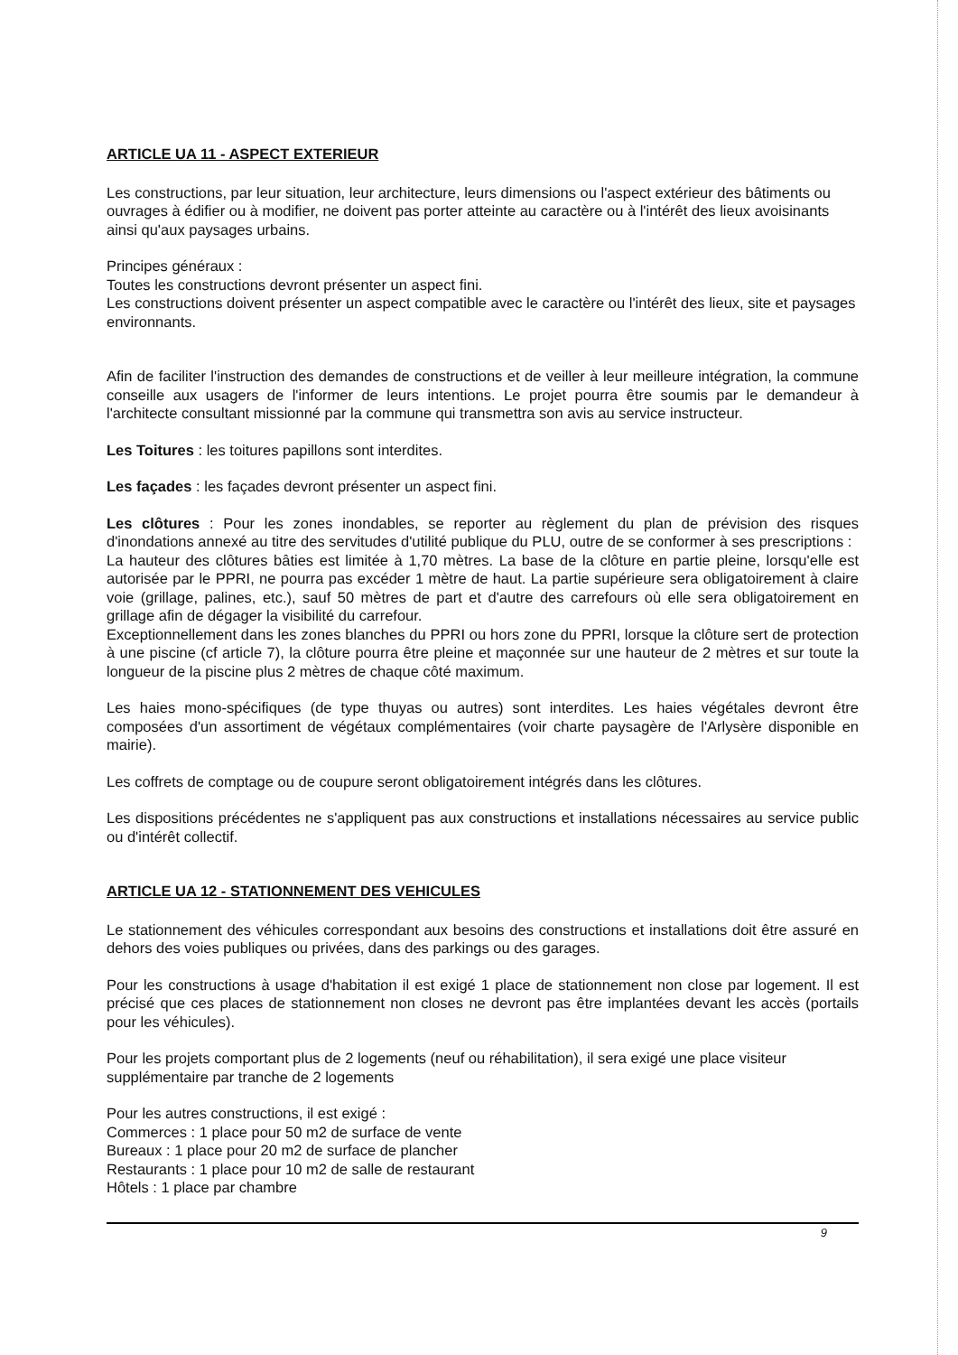ARTICLE UA 11 - ASPECT EXTERIEUR
Les constructions, par leur situation, leur architecture, leurs dimensions ou l'aspect extérieur des bâtiments ou ouvrages à édifier ou à modifier, ne doivent pas porter atteinte au caractère ou à l'intérêt des lieux avoisinants ainsi qu'aux paysages urbains.
Principes généraux :
Toutes les constructions devront présenter un aspect fini.
Les constructions doivent présenter un aspect compatible avec le caractère ou l'intérêt des lieux, site et paysages environnants.
Afin de faciliter l'instruction des demandes de constructions et de veiller à leur meilleure intégration, la commune conseille aux usagers de l'informer de leurs intentions. Le projet pourra être soumis par le demandeur à l'architecte consultant missionné par la commune qui transmettra son avis au service instructeur.
Les Toitures : les toitures papillons sont interdites.
Les façades : les façades devront présenter un aspect fini.
Les clôtures : Pour les zones inondables, se reporter au règlement du plan de prévision des risques d'inondations annexé au titre des servitudes d'utilité publique du PLU, outre de se conformer à ses prescriptions :
La hauteur des clôtures bâties est limitée à 1,70 mètres. La base de la clôture en partie pleine, lorsqu'elle est autorisée par le PPRI, ne pourra pas excéder 1 mètre de haut. La partie supérieure sera obligatoirement à claire voie (grillage, palines, etc.), sauf 50 mètres de part et d'autre des carrefours où elle sera obligatoirement en grillage afin de dégager la visibilité du carrefour.
Exceptionnellement dans les zones blanches du PPRI ou hors zone du PPRI, lorsque la clôture sert de protection à une piscine (cf article 7), la clôture pourra être pleine et maçonnée sur une hauteur de 2 mètres et sur toute la longueur de la piscine plus 2 mètres de chaque côté maximum.
Les haies mono-spécifiques (de type thuyas ou autres) sont interdites. Les haies végétales devront être composées d'un assortiment de végétaux complémentaires (voir charte paysagère de l'Arlysère disponible en mairie).
Les coffrets de comptage ou de coupure seront obligatoirement intégrés dans les clôtures.
Les dispositions précédentes ne s'appliquent pas aux constructions et installations nécessaires au service public ou d'intérêt collectif.
ARTICLE UA 12 - STATIONNEMENT DES VEHICULES
Le stationnement des véhicules correspondant aux besoins des constructions et installations doit être assuré en dehors des voies publiques ou privées, dans des parkings ou des garages.
Pour les constructions à usage d'habitation il est exigé 1 place de stationnement non close par logement. Il est précisé que ces places de stationnement non closes ne devront pas être implantées devant les accès (portails pour les véhicules).
Pour les projets comportant plus de 2 logements (neuf ou réhabilitation), il sera exigé une place visiteur supplémentaire par tranche de 2 logements
Pour les autres constructions, il est exigé :
Commerces : 1 place pour 50 m2 de surface de vente
Bureaux : 1 place pour 20 m2 de surface de plancher
Restaurants : 1 place pour 10 m2 de salle de restaurant
Hôtels : 1 place par chambre
9